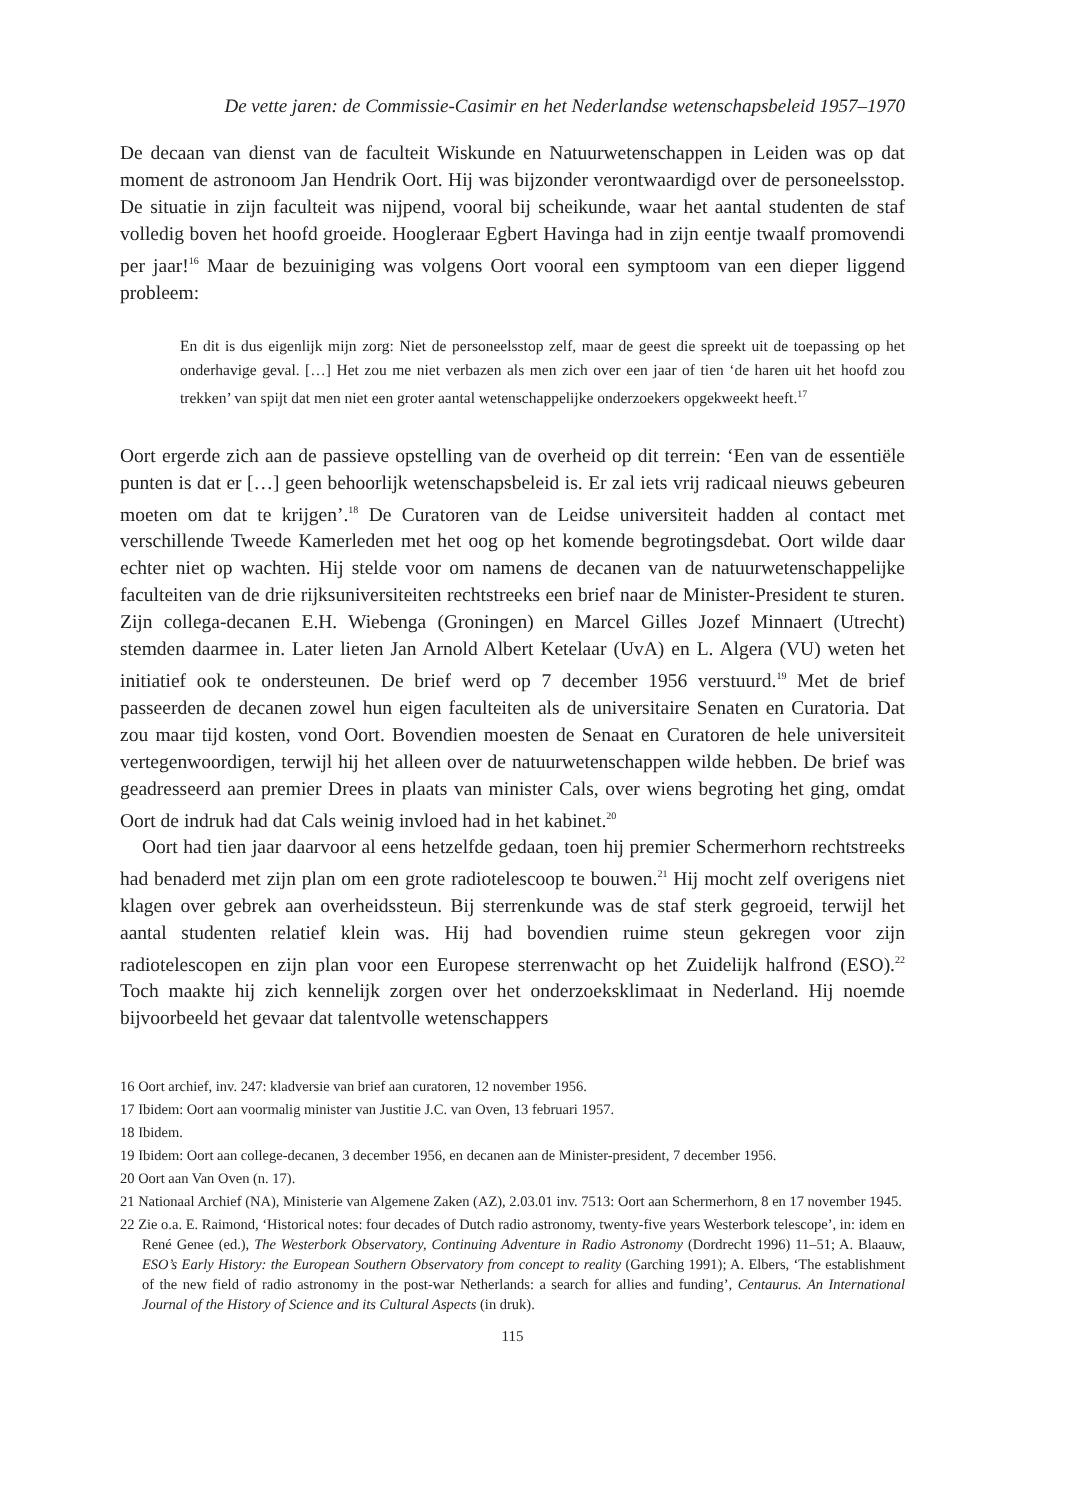De vette jaren: de Commissie-Casimir en het Nederlandse wetenschapsbeleid 1957–1970
De decaan van dienst van de faculteit Wiskunde en Natuurwetenschappen in Leiden was op dat moment de astronoom Jan Hendrik Oort. Hij was bijzonder verontwaardigd over de personeelsstop. De situatie in zijn faculteit was nijpend, vooral bij scheikunde, waar het aantal studenten de staf volledig boven het hoofd groeide. Hoogleraar Egbert Havinga had in zijn eentje twaalf promovendi per jaar!<sup>16</sup> Maar de bezuiniging was volgens Oort vooral een symptoom van een dieper liggend probleem:
En dit is dus eigenlijk mijn zorg: Niet de personeelsstop zelf, maar de geest die spreekt uit de toepassing op het onderhavige geval. […] Het zou me niet verbazen als men zich over een jaar of tien ‘de haren uit het hoofd zou trekken’ van spijt dat men niet een groter aantal wetenschappelijke onderzoekers opgekweekt heeft.<sup>17</sup>
Oort ergerde zich aan de passieve opstelling van de overheid op dit terrein: ‘Een van de essentiële punten is dat er […] geen behoorlijk wetenschapsbeleid is. Er zal iets vrij radicaal nieuws gebeuren moeten om dat te krijgen’.<sup>18</sup> De Curatoren van de Leidse universiteit hadden al contact met verschillende Tweede Kamerleden met het oog op het komende begrotingsdebat. Oort wilde daar echter niet op wachten. Hij stelde voor om namens de decanen van de natuurwetenschappelijke faculteiten van de drie rijksuniversiteiten rechtstreeks een brief naar de Minister-President te sturen. Zijn collega-decanen E.H. Wiebenga (Groningen) en Marcel Gilles Jozef Minnaert (Utrecht) stemden daarmee in. Later lieten Jan Arnold Albert Ketelaar (UvA) en L. Algera (VU) weten het initiatief ook te ondersteunen. De brief werd op 7 december 1956 verstuurd.<sup>19</sup> Met de brief passeerden de decanen zowel hun eigen faculteiten als de universitaire Senaten en Curatoria. Dat zou maar tijd kosten, vond Oort. Bovendien moesten de Senaat en Curatoren de hele universiteit vertegenwoordigen, terwijl hij het alleen over de natuurwetenschappen wilde hebben. De brief was geadresseerd aan premier Drees in plaats van minister Cals, over wiens begroting het ging, omdat Oort de indruk had dat Cals weinig invloed had in het kabinet.<sup>20</sup>
Oort had tien jaar daarvoor al eens hetzelfde gedaan, toen hij premier Schermerhorn rechtstreeks had benaderd met zijn plan om een grote radiotelescoop te bouwen.<sup>21</sup> Hij mocht zelf overigens niet klagen over gebrek aan overheidssteun. Bij sterrenkunde was de staf sterk gegroeid, terwijl het aantal studenten relatief klein was. Hij had bovendien ruime steun gekregen voor zijn radiotelescopen en zijn plan voor een Europese sterrenwacht op het Zuidelijk halfrond (ESO).<sup>22</sup> Toch maakte hij zich kennelijk zorgen over het onderzoeksklimaat in Nederland. Hij noemde bijvoorbeeld het gevaar dat talentvolle wetenschappers
16 Oort archief, inv. 247: kladversie van brief aan curatoren, 12 november 1956.
17 Ibidem: Oort aan voormalig minister van Justitie J.C. van Oven, 13 februari 1957.
18 Ibidem.
19 Ibidem: Oort aan college-decanen, 3 december 1956, en decanen aan de Minister-president, 7 december 1956.
20 Oort aan Van Oven (n. 17).
21 Nationaal Archief (NA), Ministerie van Algemene Zaken (AZ), 2.03.01 inv. 7513: Oort aan Schermerhorn, 8 en 17 november 1945.
22 Zie o.a. E. Raimond, ‘Historical notes: four decades of Dutch radio astronomy, twenty-five years Westerbork telescope’, in: idem en René Genee (ed.), The Westerbork Observatory, Continuing Adventure in Radio Astronomy (Dordrecht 1996) 11–51; A. Blaauw, ESO’s Early History: the European Southern Observatory from concept to reality (Garching 1991); A. Elbers, ‘The establishment of the new field of radio astronomy in the post-war Netherlands: a search for allies and funding’, Centaurus. An International Journal of the History of Science and its Cultural Aspects (in druk).
115